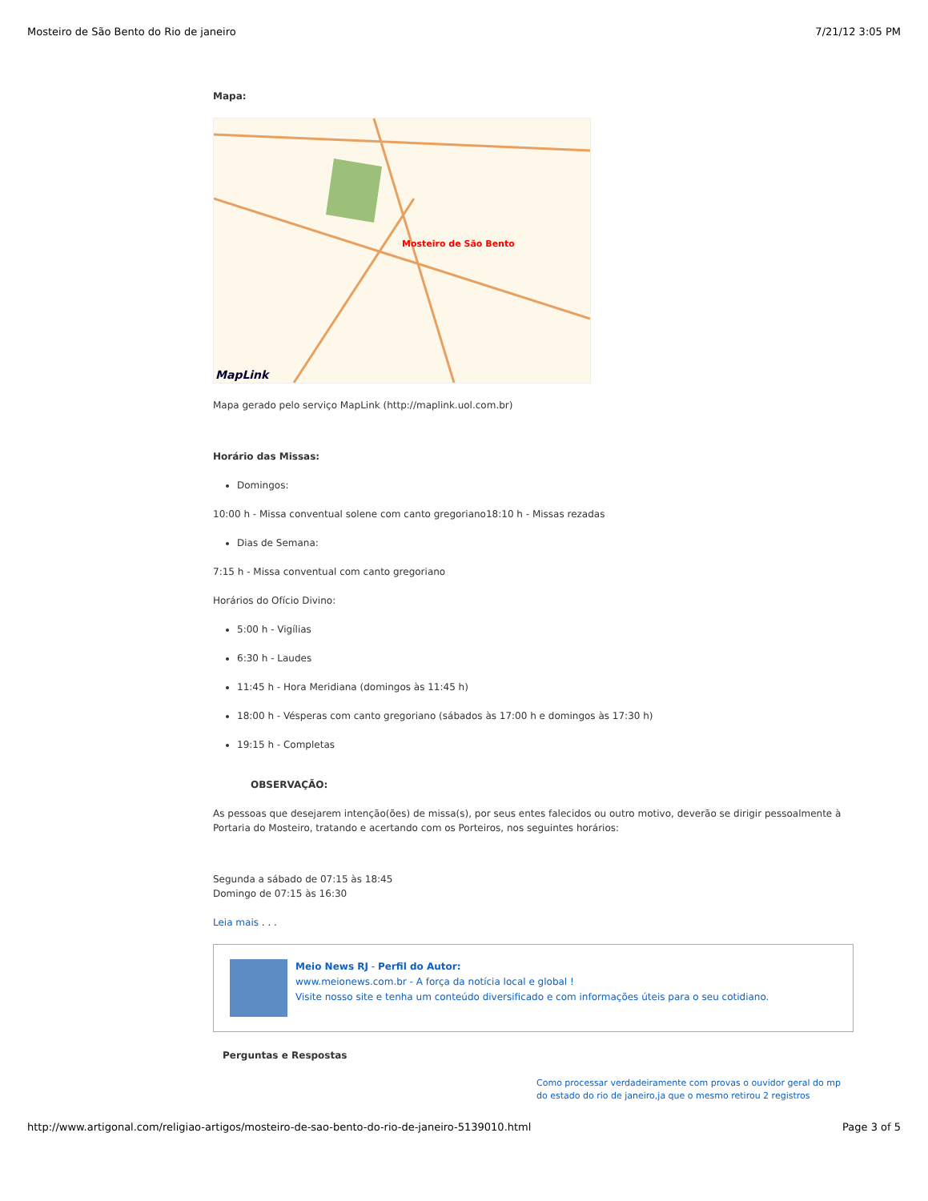Mosteiro de São Bento do Rio de janeiro 7/21/12 3:05 PM
Mapa:
Mosteiro de São Bento
MapLink
Mapa gerado pelo serviço MapLink (http://maplink.uol.com.br)
Horário das Missas:
Domingos:
10:00 h - Missa conventual solene com canto gregoriano18:10 h - Missas rezadas
Dias de Semana:
7:15 h - Missa conventual com canto gregoriano
Horários do Ofício Divino:
5:00 h - Vigílias
6:30 h - Laudes
11:45 h - Hora Meridiana (domingos às 11:45 h)
18:00 h - Vésperas com canto gregoriano (sábados às 17:00 h e domingos às 17:30 h)
19:15 h - Completas
OBSERVAÇÃO:
As pessoas que desejarem intenção(ões) de missa(s), por seus entes falecidos ou outro motivo, deverão se dirigir pessoalmente à Portaria do Mosteiro, tratando e acertando com os Porteiros, nos seguintes horários:
Segunda a sábado de 07:15 às 18:45
Domingo de 07:15 às 16:30
Leia mais . . .
Meio News RJ - Perfil do Autor:
www.meionews.com.br - A força da notícia local e global !
Visite nosso site e tenha um conteúdo diversificado e com informações úteis para o seu cotidiano.
Perguntas e Respostas
Como processar verdadeiramente com provas o ouvidor geral do mp do estado do rio de janeiro,ja que o mesmo retirou 2 registros
http://www.artigonal.com/religiao-artigos/mosteiro-de-sao-bento-do-rio-de-janeiro-5139010.html Page 3 of 5